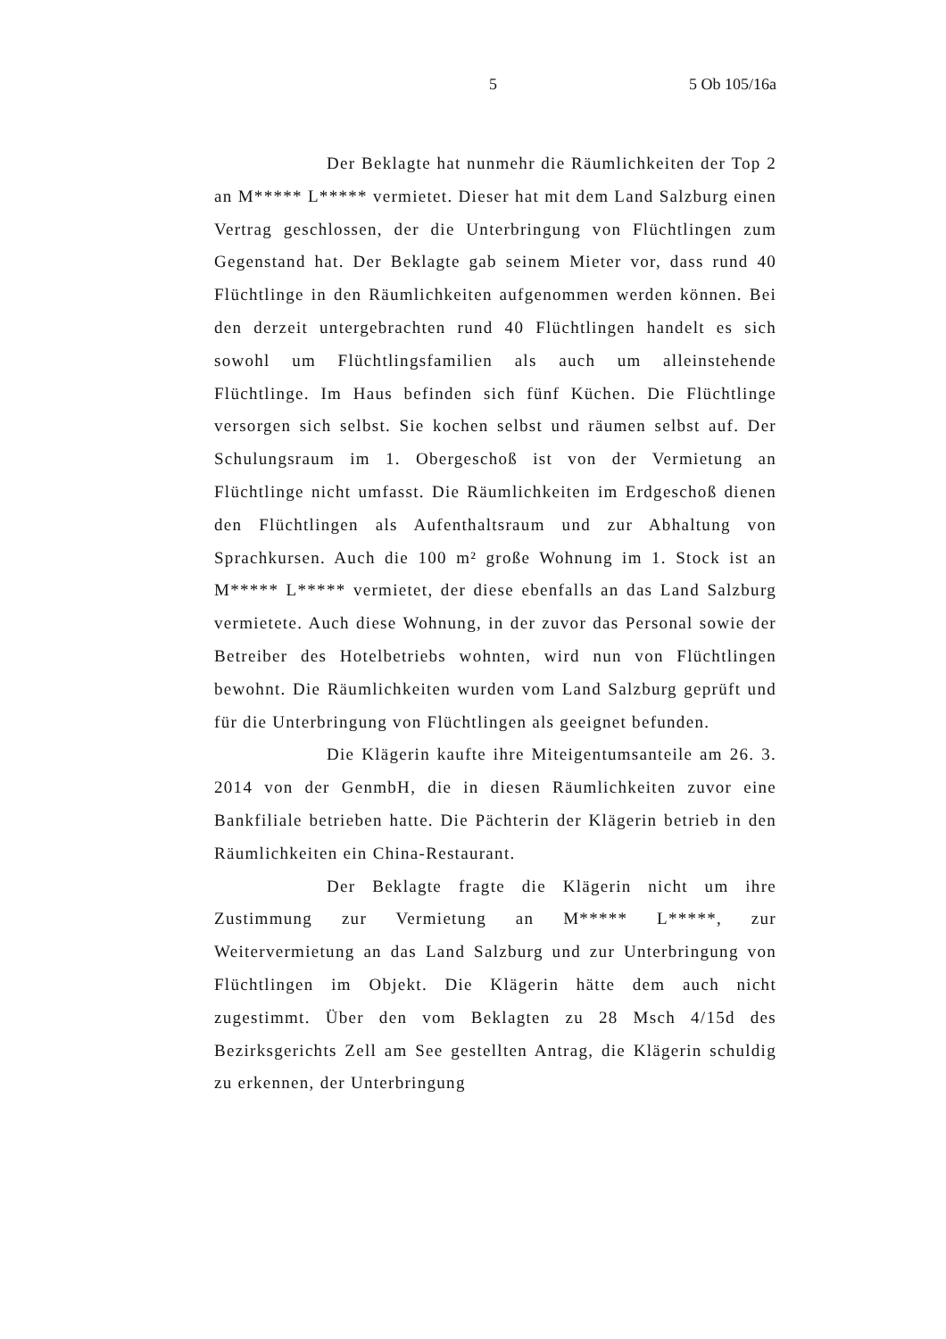5 5 Ob 105/16a
Der Beklagte hat nunmehr die Räumlichkeiten der Top 2 an M***** L***** vermietet. Dieser hat mit dem Land Salzburg einen Vertrag geschlossen, der die Unterbringung von Flüchtlingen zum Gegenstand hat. Der Beklagte gab seinem Mieter vor, dass rund 40 Flüchtlinge in den Räumlichkeiten aufgenommen werden können. Bei den derzeit untergebrachten rund 40 Flüchtlingen handelt es sich sowohl um Flüchtlingsfamilien als auch um alleinstehende Flüchtlinge. Im Haus befinden sich fünf Küchen. Die Flüchtlinge versorgen sich selbst. Sie kochen selbst und räumen selbst auf. Der Schulungsraum im 1. Obergeschoß ist von der Vermietung an Flüchtlinge nicht umfasst. Die Räumlichkeiten im Erdgeschoß dienen den Flüchtlingen als Aufenthaltsraum und zur Abhaltung von Sprachkursen. Auch die 100 m² große Wohnung im 1. Stock ist an M***** L***** vermietet, der diese ebenfalls an das Land Salzburg vermietete. Auch diese Wohnung, in der zuvor das Personal sowie der Betreiber des Hotelbetriebs wohnten, wird nun von Flüchtlingen bewohnt. Die Räumlichkeiten wurden vom Land Salzburg geprüft und für die Unterbringung von Flüchtlingen als geeignet befunden.
Die Klägerin kaufte ihre Miteigentumsanteile am 26. 3. 2014 von der GenmbH, die in diesen Räumlichkeiten zuvor eine Bankfiliale betrieben hatte. Die Pächterin der Klägerin betrieb in den Räumlichkeiten ein China-Restaurant.
Der Beklagte fragte die Klägerin nicht um ihre Zustimmung zur Vermietung an M***** L*****, zur Weitervermietung an das Land Salzburg und zur Unterbringung von Flüchtlingen im Objekt. Die Klägerin hätte dem auch nicht zugestimmt. Über den vom Beklagten zu 28 Msch 4/15d des Bezirksgerichts Zell am See gestellten Antrag, die Klägerin schuldig zu erkennen, der Unterbringung